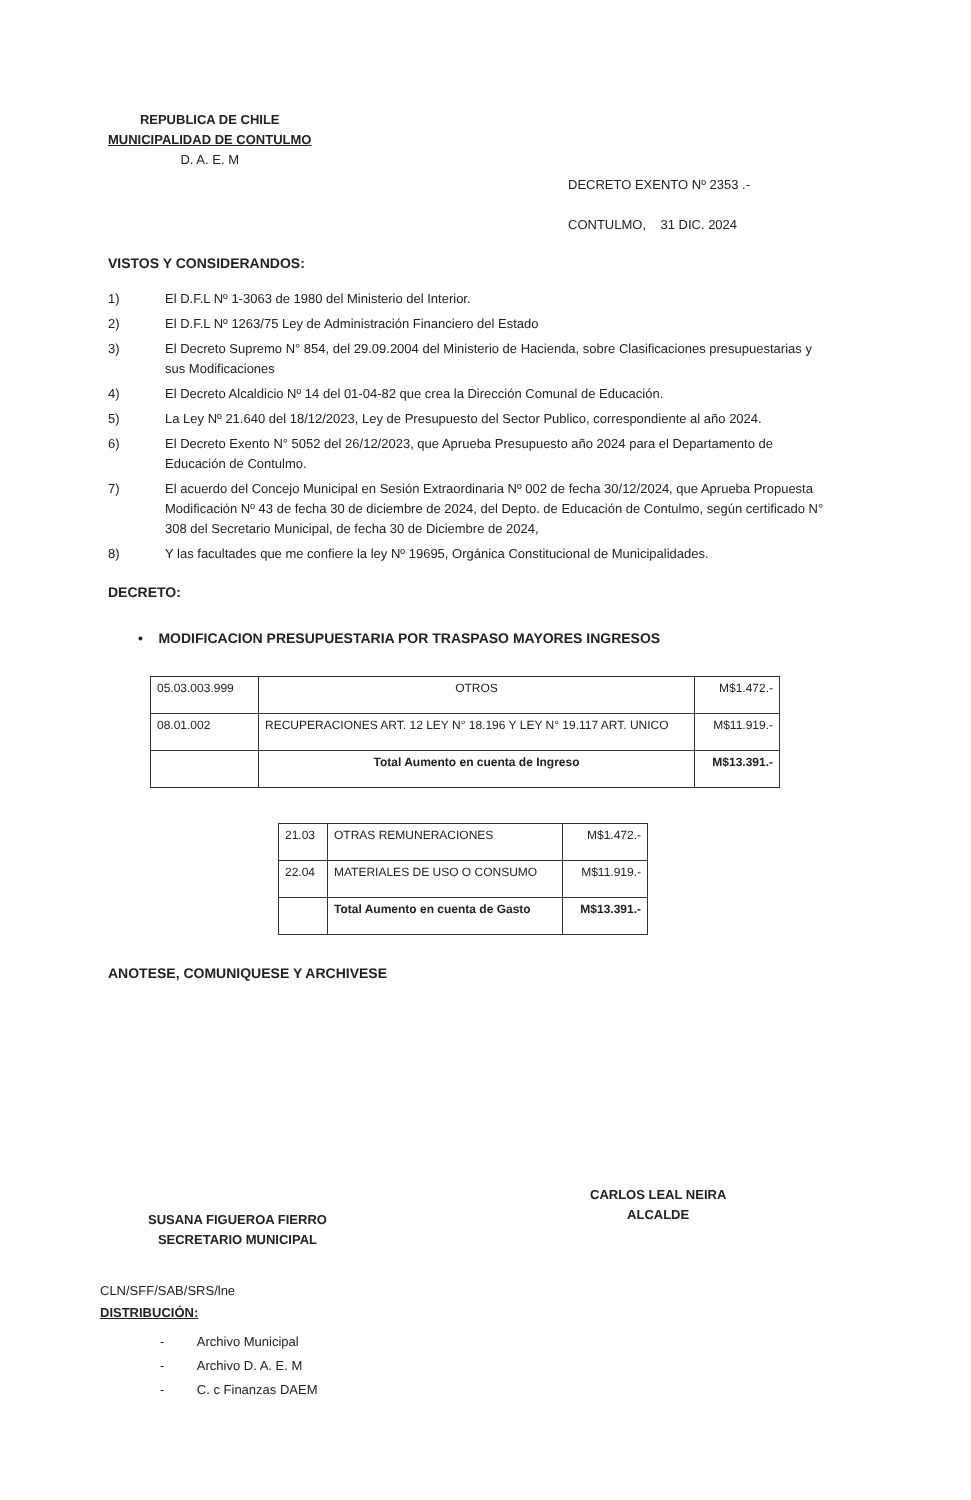REPUBLICA DE CHILE
MUNICIPALIDAD DE CONTULMO
D. A. E. M
DECRETO EXENTO Nº 2353 .-
CONTULMO, 31 DIC. 2024
VISTOS Y CONSIDERANDOS:
1) El D.F.L Nº 1-3063 de 1980 del Ministerio del Interior.
2) El D.F.L Nº 1263/75 Ley de Administración Financiero del Estado
3) El Decreto Supremo N° 854, del 29.09.2004 del Ministerio de Hacienda, sobre Clasificaciones presupuestarias y sus Modificaciones
4) El Decreto Alcaldicio Nº 14 del 01-04-82 que crea la Dirección Comunal de Educación.
5) La Ley Nº 21.640 del 18/12/2023, Ley de Presupuesto del Sector Publico, correspondiente al año 2024.
6) El Decreto Exento N° 5052 del 26/12/2023, que Aprueba Presupuesto año 2024 para el Departamento de Educación de Contulmo.
7) El acuerdo del Concejo Municipal en Sesión Extraordinaria Nº 002 de fecha 30/12/2024, que Aprueba Propuesta Modificación Nº 43 de fecha 30 de diciembre de 2024, del Depto. de Educación de Contulmo, según certificado N° 308 del Secretario Municipal, de fecha 30 de Diciembre de 2024,
8) Y las facultades que me confiere la ley Nº 19695, Orgánica Constitucional de Municipalidades.
DECRETO:
• MODIFICACION PRESUPUESTARIA POR TRASPASO MAYORES INGRESOS
| 05.03.003.999 | OTROS | M$1.472.- |
| 08.01.002 | RECUPERACIONES ART. 12 LEY N° 18.196 Y LEY N° 19.117 ART. UNICO | M$11.919.- |
| | Total Aumento en cuenta de Ingreso | M$13.391.- |
| 21.03 | OTRAS REMUNERACIONES | M$1.472.- |
| 22.04 | MATERIALES DE USO O CONSUMO | M$11.919.- |
| | Total Aumento en cuenta de Gasto | M$13.391.- |
ANOTESE, COMUNIQUESE Y ARCHIVESE
SUSANA FIGUEROA FIERRO
SECRETARIO MUNICIPAL
CARLOS LEAL NEIRA
ALCALDE
CLN/SFF/SAB/SRS/lne
DISTRIBUCIÓN:
- Archivo Municipal
- Archivo D. A. E. M
- C. c Finanzas DAEM